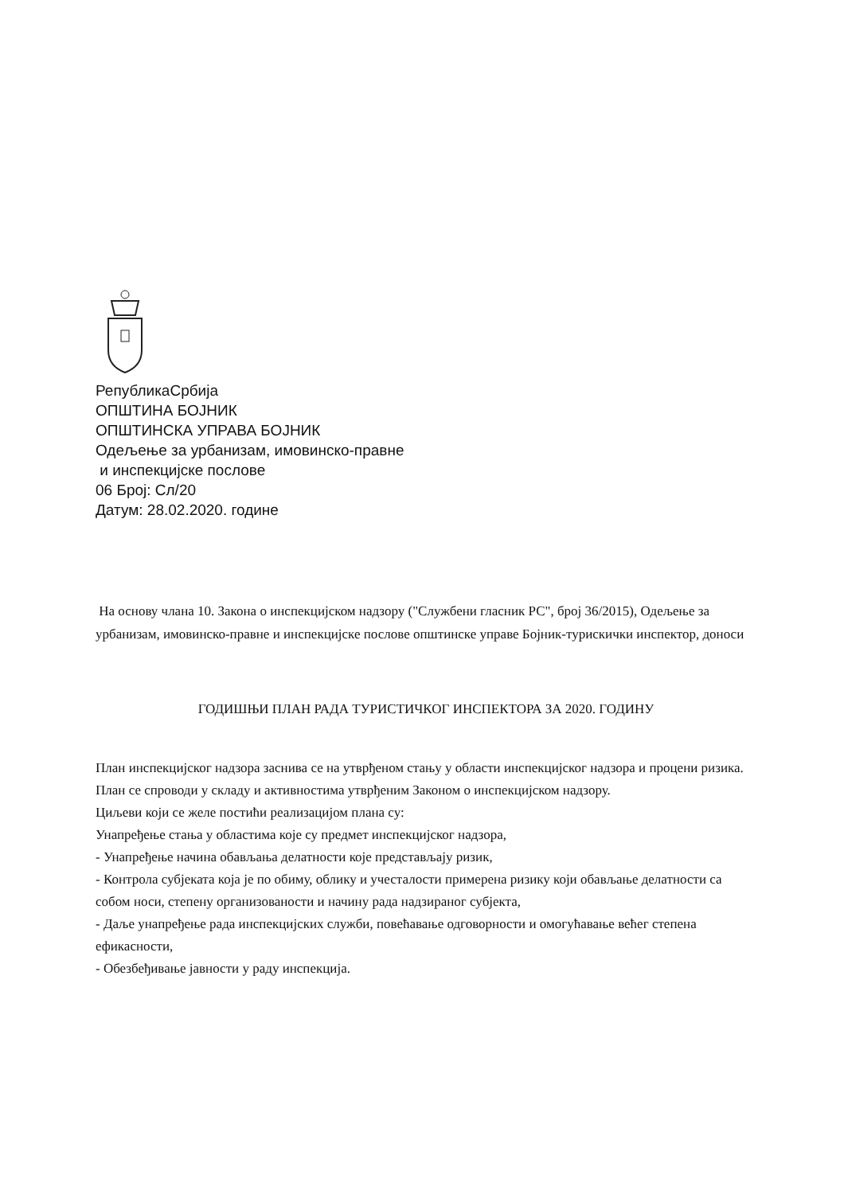РепубликаСрбија
ОПШТИНА БОЈНИК
ОПШТИНСКА УПРАВА БОЈНИК
Одељење за урбанизам, имовинско-правне
и инспекцијске послове
06 Број: Сл/20
Датум: 28.02.2020. године
На основу члана 10. Закона о инспекцијском надзору ("Службени гласник РС", број 36/2015), Одељење за урбанизам, имовинско-правне и инспекцијске послове општинске управе Бојник-турискички инспектор, доноси
ГОДИШЊИ ПЛАН РАДА ТУРИСТИЧКОГ ИНСПЕКТОРА ЗА 2020. ГОДИНУ
План инспекцијског надзора заснива се на утврђеном стању у области инспекцијског надзора и процени ризика. План се спроводи у складу и активностима утврђеним Законом о инспекцијском надзору.
Циљеви који се желе постићи реализацијом плана су:
Унапређење стања у областима које су предмет инспекцијског надзора,
- Унапређење начина обављања делатности које представљају ризик,
- Контрола субјеката која је по обиму, облику и учесталости примерена ризику који обављање делатности са собом носи, степену организованости и начину рада надзираног субјекта,
- Даље унапређење рада инспекцијских служби, повећавање одговорности и омогућавање већег степена ефикасности,
- Обезбеђивање јавности у раду инспекција.